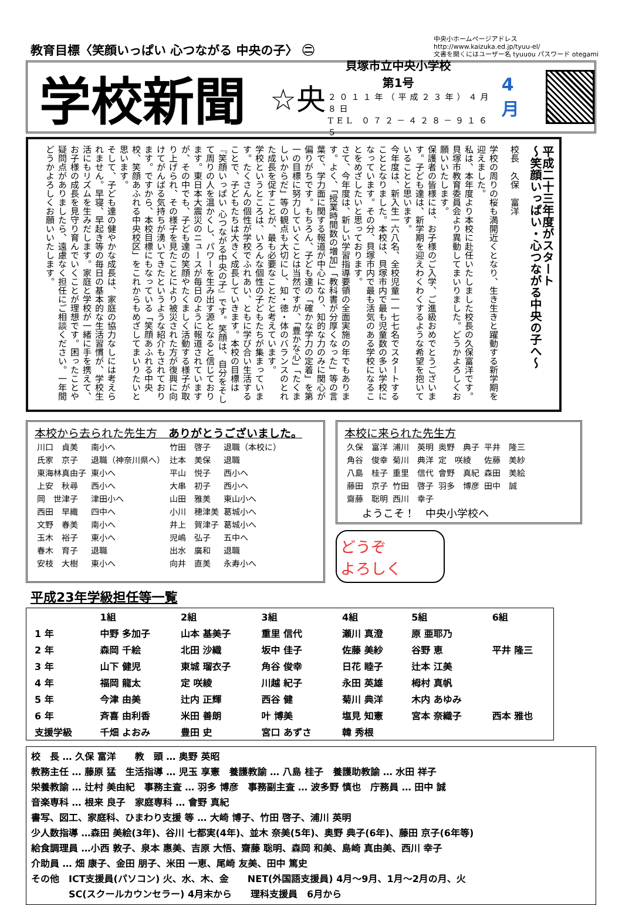教育目標〈笑顔いっぱい 心つながる 中央の子〉 ㊁
中央小ホームページアドレス
http://www.kaizuka.ed.jp/tyuu-el/
文書を開くにはユーザー名 tyuuou パスワード otegami
学校新聞
☆央
貝塚市立中央小学校
第1号
２０１１年（平成２３年）４月８日
TEL ０７２－４２８－９１６５
4月
平成二十三年度がスタート
～笑顔いっぱい・心つながる中央の子へ～
校長　久保　富洋
学校の周りの桜も満開近くとなり、生き生きと躍動する新学期を迎えました。
私は、本年度より本校に赴任いたしました校長の久保富洋です。貝塚市教育委員会より異動してまいりました。どうかよろしくお願いいたします。
保護者の皆様には、お子様のご入学、ご進級おめでとうございます。子ども達は、新学期を迎えわくわくするような希望を抱いていることと思います。
今年度は、新入生一六八名、全校児童一一七七名でスタートすることとなりました。本校は、貝塚市内で最も児童数の多い学校になっています。その分、貝塚市内で最も活気のある学校になることをめざしたいと思っております。
さて、今年度は、新しい学習指導要領の全面実施の年でもあります。よく、「授業時間数の増加」「教科書が分厚くなった」等の言葉で、学力面に関する報道が中心になり、知的な力のみに関心が偏りがちです。もちろん、子ども達の「確かな学力の定着」を第一の目標に努力していくことは当然ですが、「豊かな心」「たくましいからだ」等の観点も大切にし、知・徳・体のバランスのとれた成長を促すことが、最も必要なことだと考えています。
学校というところは、いろんな個性の子どもたちが集まっています。たくさんの個性が学校でふれあい、ともに学び合い生活することで、子どもたちは大きく成長していきます。本校の目標は『笑顔いっぱい 心つながる中央の子』です。笑顔は、自分をそして周りの人を温かくし、パワーを生み出す源となると信じております。東日本大震災のニュースが毎日のように報道されていますが、その中でも、子ども達の笑顔やたくましく活動する様子が取り上げられ、その様子を見たことにより被災された方が復興に向けてがんばる気持ちが湧いてきたというような紹介もされております。ですから、本校目標にもなっている「笑顔あふれる中央校、笑顔あふれる中央校区」をこれからもめざしてまいりたいと思います。
そして、子ども達の健やかな成長は、家庭の協力なしには考えられません。早寝、早起き等の毎日の基本的な生活習慣が、学校生活にもリズムを生みだします。家庭と学校が一緒に手を携えて、お子様の成長を見守り育んでいくことが理想です。困ったことや疑問点がありましたら、遠慮なく担任にご相談ください。一年間どうかよろしくお願いいたします。
本校から去られた先生方　ありがとうございました。
| 川口 貞美 | 南小へ | 竹田 啓子 | 退職（本校に） |
| 氏家 京子 | 退職（神奈川県へ） | 辻本 美保 | 退職 |
| 東海林真由子 | 東小へ | 平山 悦子 | 西小へ |
| 上安 秋尋 | 西小へ | 大串 初子 | 西小へ |
| 岡 世津子 | 津田小へ | 山田 雅美 | 東山小へ |
| 西田 早織 | 四中へ | 小川 穂津美 | 葛城小へ |
| 文野 春美 | 南小へ | 井上 賀津子 | 葛城小へ |
| 玉木 裕子 | 東小へ | 児嶋 弘子 | 五中へ |
| 春木 育子 | 退職 | 出水 廣和 | 退職 |
| 安枝 大樹 | 東小へ | 向井 直美 | 永寿小へ |
本校に来られた先生方
| 久保 富洋 | 浦川 英明 | 奥野 典子 | 平井 隆三 |
| 角谷 俊幸 | 菊川 典洋 | 定 咲綾 | 佐藤 美紗 |
| 八島 桂子 | 重里 信代 | 會野 真紀 | 森田 美絵 |
| 藤田 京子 | 竹田 啓子 | 羽多 博彦 | 田中 誠 |
| 齋藤 聡明 | 西川 幸子 | | |
ようこそ！　中央小学校へ
どうぞ
よろしく
平成23年学級担任等一覧
| | 1組 | 2組 | 3組 | 4組 | 5組 | 6組 |
| --- | --- | --- | --- | --- | --- | --- |
| 1 年 | 中野 多加子 | 山本 基美子 | 重里 信代 | 瀬川 真澄 | 原 亜耶乃 | |
| 2 年 | 森岡 千絵 | 北田 沙織 | 坂中 佳子 | 佐藤 美紗 | 谷野 恵 | 平井 隆三 |
| 3 年 | 山下 健児 | 東城 瑠衣子 | 角谷 俊幸 | 日花 睦子 | 辻本 江美 | |
| 4 年 | 福岡 龍太 | 定 咲綾 | 川越 紀子 | 永田 英雄 | 栂村 真帆 | |
| 5 年 | 今津 由美 | 辻内 正輝 | 西谷 健 | 菊川 典洋 | 木内 あゆみ | |
| 6 年 | 斉喜 由利香 | 米田 善朗 | 叶 博美 | 塩見 知憲 | 宮本 奈織子 | 西本 雅也 |
| 支援学級 | 千畑 よおみ | 豊田 史 | 宮口 あずさ | 韓 秀根 | | |
校　長 … 久保 富洋　　教　頭 … 奥野 英昭
教務主任 … 藤原 猛　生活指導 … 児玉 享憲　養護教諭 … 八島 桂子　養護助教諭 … 水田 祥子
栄養教諭 … 辻村 美由紀　事務主査 … 羽多 博彦　事務副主査 … 波多野 慎也　庁務員 … 田中 誠
音楽専科 … 根来 良子　家庭専科 … 會野 真紀
書写、図工、家庭科、ひまわり支援 等 … 大崎 博子、竹田 啓子、浦川 英明
少人数指導 …森田 美絵(3年)、谷川 七都実(4年)、並木 奈美(5年)、奥野 典子(6年)、藤田 京子(6年等)
給食調理員 …小西 敦子、泉本 惠美、吉原 大悟、齋藤 聡明、森岡 和美、島崎 真由美、西川 幸子
介助員 … 畑 康子、金田 朋子、米田 一恵、尾崎 友美、田中 篤史
その他　ICT支援員(パソコン) 火、水、木、金　　NET(外国語支援員) 4月～9月、1月～2月の月、火
　　　　SC(スクールカウンセラー) 4月末から　　理科支援員　6月から